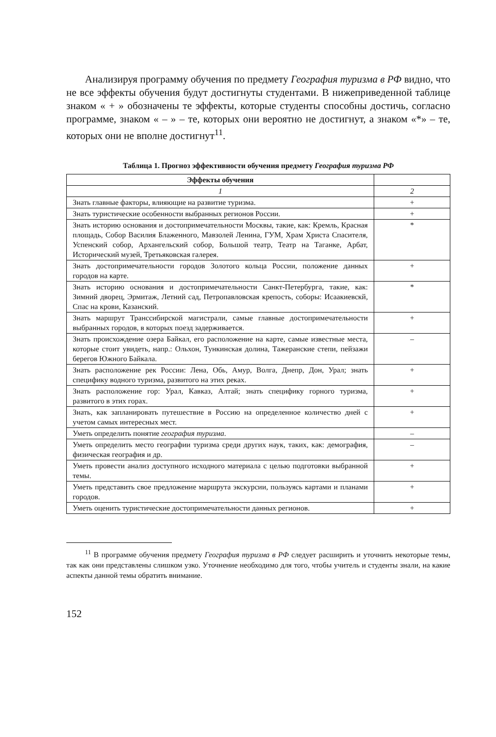Анализируя программу обучения по предмету География туризма в РФ видно, что не все эффекты обучения будут достигнуты студентами. В нижеприведенной таблице знаком « + » обозначены те эффекты, которые студенты способны достичь, согласно программе, знаком « – » – те, которых они вероятно не достигнут, а знаком «*» – те, которых они не вполне достигнут<sup>11</sup>.
Таблица 1. Прогноз эффективности обучения предмету География туризма РФ
| Эффекты обучения | |
| --- | --- |
| 1 | 2 |
| Знать главные факторы, влияющие на развитие туризма. | + |
| Знать туристические особенности выбранных регионов России. | + |
| Знать историю основания и достопримечательности Москвы, такие, как: Кремль, Красная площадь, Собор Василия Блаженного, Мавзолей Ленина, ГУМ, Храм Христа Спасителя, Успенский собор, Архангельский собор, Большой театр, Театр на Таганке, Арбат, Исторический музей, Третьяковская галерея. | * |
| Знать достопримечательности городов Золотого кольца России, положение данных городов на карте. | + |
| Знать историю основания и достопримечательности Санкт-Петербурга, такие, как: Зимний дворец, Эрмитаж, Летний сад, Петропавловская крепость, соборы: Исаакиевскй, Спас на крови, Казанский. | * |
| Знать маршрут Транссибирской магистрали, самые главные достопримечательности выбранных городов, в которых поезд задерживается. | + |
| Знать происхождение озера Байкал, его расположение на карте, самые известные места, которые стоит увидеть, напр.: Ольхон, Тункинская долина, Тажеранские степи, пейзажи берегов Южного Байкала. | – |
| Знать расположение рек России: Лена, Обь, Амур, Волга, Днепр, Дон, Урал; знать специфику водного туризма, развитого на этих реках. | + |
| Знать расположение гор: Урал, Кавказ, Алтай; знать специфику горного туризма, развитого в этих горах. | + |
| Знать, как запланировать путешествие в Россию на определенное количество дней с учетом самых интересных мест. | + |
| Уметь определить понятие география туризма . | – |
| Уметь определить место географии туризма среди других наук, таких, как: демография, физическая география и др. | – |
| Уметь провести анализ доступного исходного материала с целью подготовки выбранной темы. | + |
| Уметь представить свое предложение маршрута экскурсии, пользуясь картами и планами городов. | + |
| Уметь оценить туристические достопримечательности данных регионов. | + |
<sup>11</sup> В программе обучения предмету География туризма в РФ следует расширить и уточнить некоторые темы, так как они представлены слишком узко. Уточнение необходимо для того, чтобы учитель и студенты знали, на какие аспекты данной темы обратить внимание.
152